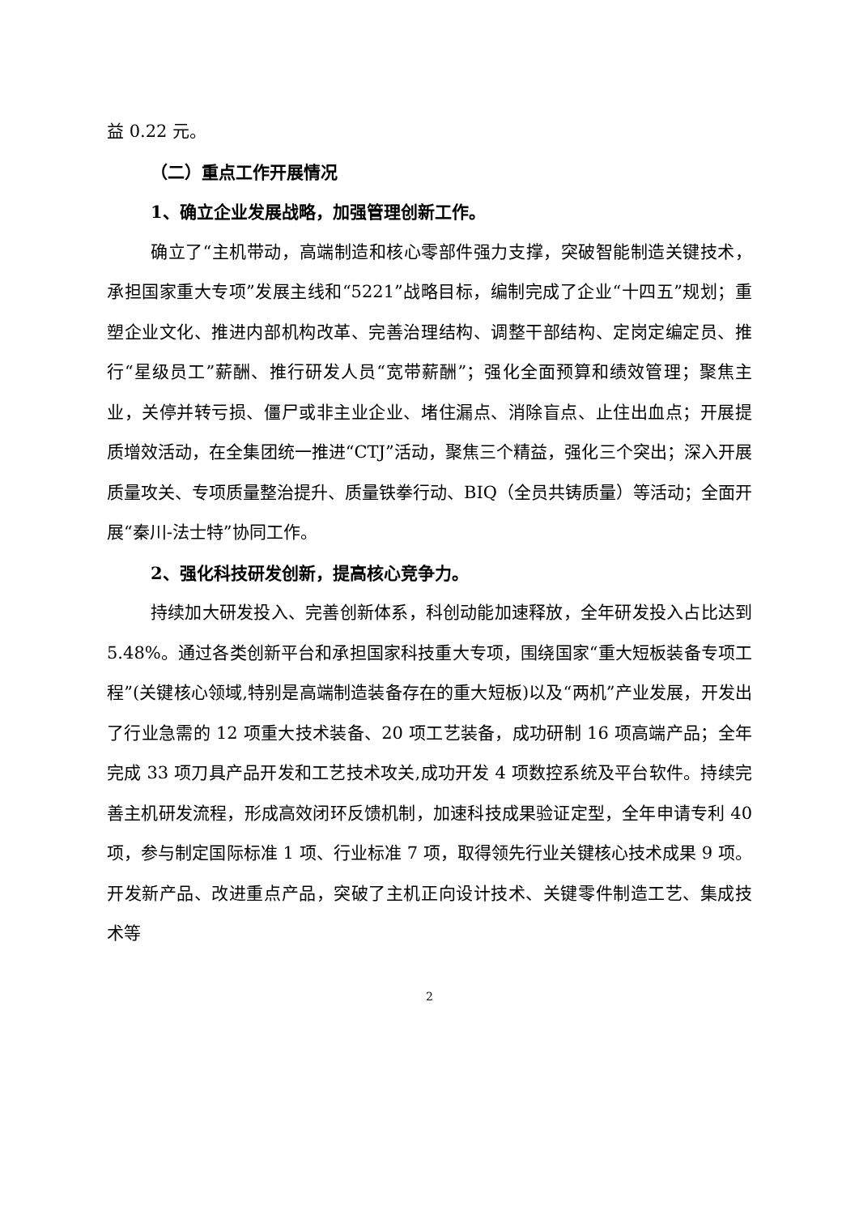益 0.22 元。
（二）重点工作开展情况
1、确立企业发展战略，加强管理创新工作。
确立了“主机带动，高端制造和核心零部件强力支撑，突破智能制造关键技术，承担国家重大专项”发展主线和“5221”战略目标，编制完成了企业“十四五”规划；重塑企业文化、推进内部机构改革、完善治理结构、调整干部结构、定岗定编定员、推行“星级员工”薪酬、推行研发人员“宽带薪酬”；强化全面预算和绩效管理；聚焦主业，关停并转亏损、僵尸或非主业企业、堵住漏点、消除盲点、止住出血点；开展提质增效活动，在全集团统一推进“CTJ”活动，聚焦三个精益，强化三个突出；深入开展质量攻关、专项质量整治提升、质量铁拳行动、BIQ（全员共铸质量）等活动；全面开展“秦川-法士特”协同工作。
2、强化科技研发创新，提高核心竞争力。
持续加大研发投入、完善创新体系，科创动能加速释放，全年研发投入占比达到 5.48%。通过各类创新平台和承担国家科技重大专项，围绕国家“重大短板装备专项工程”(关键核心领域,特别是高端制造装备存在的重大短板)以及“两机”产业发展，开发出了行业急需的 12 项重大技术装备、20 项工艺装备，成功研制 16 项高端产品；全年完成 33 项刀具产品开发和工艺技术攻关,成功开发 4 项数控系统及平台软件。持续完善主机研发流程，形成高效闭环反馈机制，加速科技成果验证定型，全年申请专利 40 项，参与制定国际标准 1 项、行业标准 7 项，取得领先行业关键核心技术成果 9 项。开发新产品、改进重点产品，突破了主机正向设计技术、关键零件制造工艺、集成技术等
2